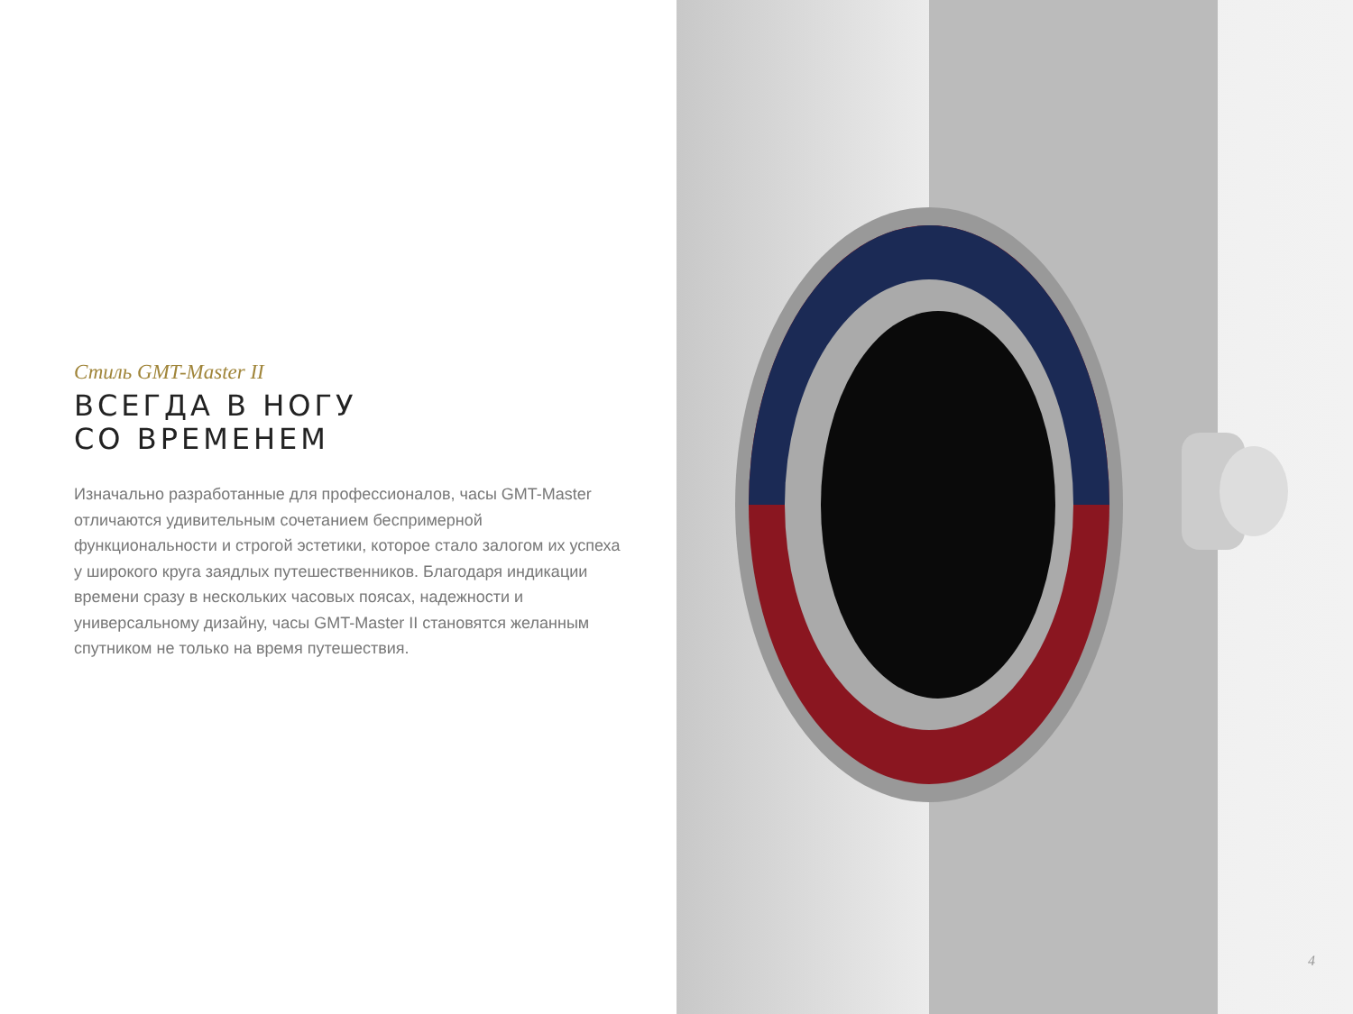Стиль GMT-Master II
ВСЕГДА В НОГУ
СО ВРЕМЕНЕМ
Изначально разработанные для профессионалов, часы GMT-Master отличаются удивительным сочетанием беспримерной функциональности и строгой эстетики, которое стало залогом их успеха у широкого круга заядлых путешественников. Благодаря индикации времени сразу в нескольких часовых поясах, надежности и универсальному дизайну, часы GMT-Master II становятся желанным спутником не только на время путешествия.
4